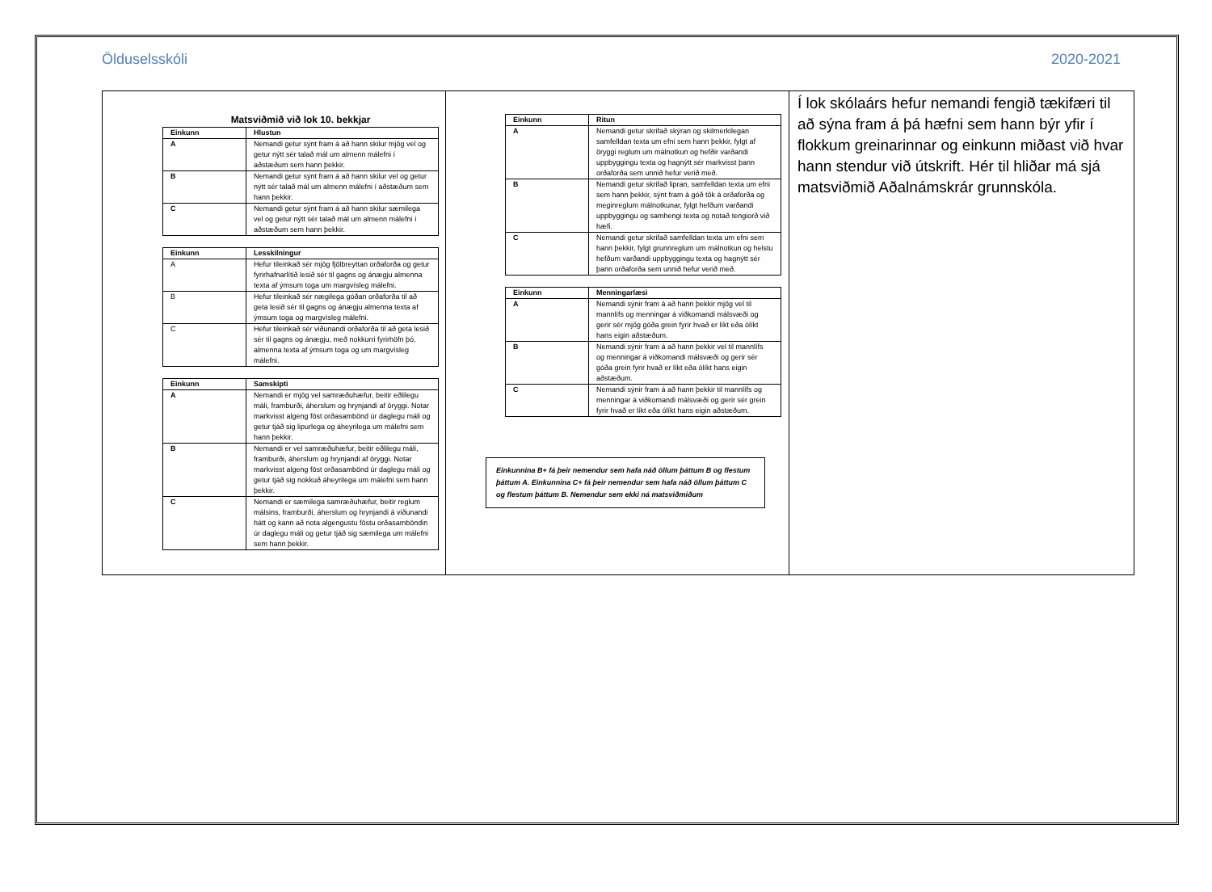Ölduselsskóli 2020-2021
Matsviðmið við lok 10. bekkjar
| Einkunn | Hlustun |
| --- | --- |
| A | Nemandi getur sýnt fram á að hann skilur mjög vel og getur nýtt sér talað mál um almenn málefni í aðstæðum sem hann þekkir. |
| B | Nemandi getur sýnt fram á að hann skilur vel og getur nýtt sér talað mál um almenn málefni í aðstæðum sem hann þekkir. |
| C | Nemandi getur sýnt fram á að hann skilur sæmilega vel og getur nýtt sér talað mál um almenn málefni í aðstæðum sem hann þekkir. |
| Einkunn | Lesskilningur |
| --- | --- |
| A | Hefur tileinkað sér mjög fjölbreyttan orðaforða og getur fyrirhafnarlítið lesið sér til gagns og ánægju almenna texta af ýmsum toga um margvísleg málefni. |
| B | Hefur tileinkað sér nægilega góðan orðaforða til að geta lesið sér til gagns og ánægju almenna texta af ýmsum toga og margvísleg málefni. |
| C | Hefur tileinkað sér viðunandi orðaforða til að geta lesið sér til gagns og ánægju, með nokkurri fyrirhöfn þó, almenna texta af ýmsum toga og um margvísleg málefni. |
| Einkunn | Samskipti |
| --- | --- |
| A | Nemandi er mjög vel samræðuhæfur, beitir eðlilegu máli, framburði, áherslum og hrynjandi af öryggi. Notar markvisst algeng föst orðasambönd úr daglegu máli og getur tjáð sig lipurlega og áheyrilega um málefni sem hann þekkir. |
| B | Nemandi er vel samræðuhæfur, beitir eðlilegu máli, framburði, áherslum og hrynjandi af öryggi. Notar markvisst algeng föst orðasambönd úr daglegu máli og getur tjáð sig nokkuð áheyrilega um málefni sem hann þekkir. |
| C | Nemandi er sæmilega samræðuhæfur, beitir reglum málsins, framburði, áherslum og hrynjandi á viðunandi hátt og kann að nota algengustu föstu orðasamböndin úr daglegu máli og getur tjáð sig sæmilega um málefni sem hann þekkir. |
| Einkunn | Ritun |
| --- | --- |
| A | Nemandi getur skrifað skýran og skilmerkilegan samfelldan texta um efni sem hann þekkir, fylgt af öryggi reglum um málnotkun og hefðir varðandi uppbyggingu texta og hagnýtt sér markvisst þann orðaforða sem unnið hefur verið með. |
| B | Nemandi getur skrifað lipran, samfelldan texta um efni sem hann þekkir, sýnt fram á góð tök á orðaforða og meginreglum málnotkunar, fylgt hefðum varðandi uppbyggingu og samhengi texta og notað tengiorð við hæfi. |
| C | Nemandi getur skrifað samfelldan texta um efni sem hann þekkir, fylgt grunnreglum um málnotkun og helstu hefðum varðandi uppbyggingu texta og hagnýtt sér þann orðaforða sem unnið hefur verið með. |
| Einkunn | Menningarlæsi |
| --- | --- |
| A | Nemandi sýnir fram á að hann þekkir mjög vel til mannlífs og menningar á viðkomandi málsvæði og gerir sér mjög góða grein fyrir hvað er líkt eða ólíkt hans eigin aðstæðum. |
| B | Nemandi sýnir fram á að hann þekkir vel til mannlífs og menningar á viðkomandi málsvæði og gerir sér góða grein fyrir hvað er líkt eða ólíkt hans eigin aðstæðum. |
| C | Nemandi sýnir fram á að hann þekkir til mannlífs og menningar á viðkomandi málsvæði og gerir sér grein fyrir hvað er líkt eða ólíkt hans eigin aðstæðum. |
Einkunnina B+ fá þeir nemendur sem hafa náð öllum þáttum B og flestum þáttum A. Einkunnina C+ fá þeir nemendur sem hafa náð öllum þáttum C og flestum þáttum B. Nemendur sem ekki ná matsviðmiðum
Í lok skólaárs hefur nemandi fengið tækifæri til að sýna fram á þá hæfni sem hann býr yfir í flokkum greinarinnar og einkunn miðast við hvar hann stendur við útskrift. Hér til hliðar má sjá matsviðmið Aðalnámskrár grunnskóla.